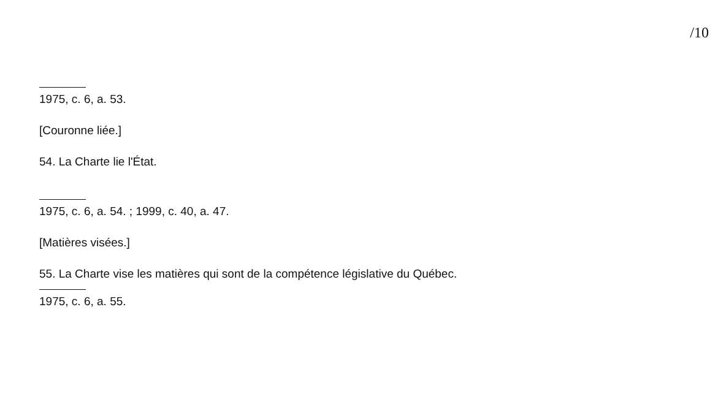/10
1975, c. 6, a. 53.
[Couronne liée.]
54. La Charte lie l'État.
1975, c. 6, a. 54. ; 1999, c. 40, a. 47.
[Matières visées.]
55. La Charte vise les matières qui sont de la compétence législative du Québec.
1975, c. 6, a. 55.